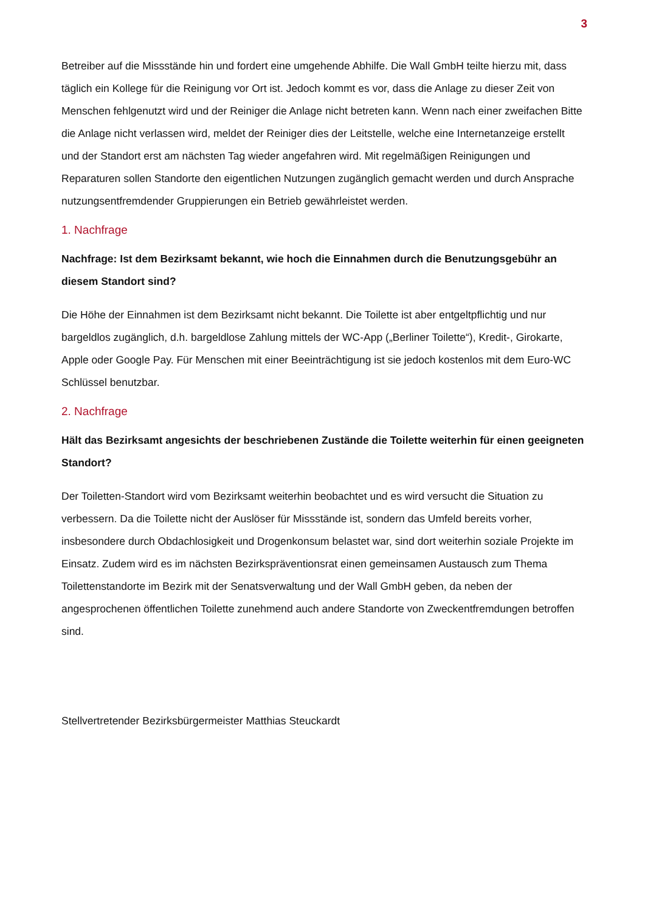3
Betreiber auf die Missstände hin und fordert eine umgehende Abhilfe. Die Wall GmbH teilte hierzu mit, dass täglich ein Kollege für die Reinigung vor Ort ist. Jedoch kommt es vor, dass die Anlage zu dieser Zeit von Menschen fehlgenutzt wird und der Reiniger die Anlage nicht betreten kann. Wenn nach einer zweifachen Bitte die Anlage nicht verlassen wird, meldet der Reiniger dies der Leitstelle, welche eine Internetanzeige erstellt und der Standort erst am nächsten Tag wieder angefahren wird. Mit regelmäßigen Reinigungen und Reparaturen sollen Standorte den eigentlichen Nutzungen zugänglich gemacht werden und durch Ansprache nutzungsentfremdender Gruppierungen ein Betrieb gewährleistet werden.
1. Nachfrage
Nachfrage: Ist dem Bezirksamt bekannt, wie hoch die Einnahmen durch die Benutzungsgebühr an diesem Standort sind?
Die Höhe der Einnahmen ist dem Bezirksamt nicht bekannt. Die Toilette ist aber entgeltpflichtig und nur bargeldlos zugänglich, d.h. bargeldlose Zahlung mittels der WC-App („Berliner Toilette“), Kredit-, Girokarte, Apple oder Google Pay. Für Menschen mit einer Beeinträchtigung ist sie jedoch kostenlos mit dem Euro-WC Schlüssel benutzbar.
2. Nachfrage
Hält das Bezirksamt angesichts der beschriebenen Zustände die Toilette weiterhin für einen geeigneten Standort?
Der Toiletten-Standort wird vom Bezirksamt weiterhin beobachtet und es wird versucht die Situation zu verbessern. Da die Toilette nicht der Auslöser für Missstände ist, sondern das Umfeld bereits vorher, insbesondere durch Obdachlosigkeit und Drogenkonsum belastet war, sind dort weiterhin soziale Projekte im Einsatz. Zudem wird es im nächsten Bezirkspräventionsrat einen gemeinsamen Austausch zum Thema Toilettenstandorte im Bezirk mit der Senatsverwaltung und der Wall GmbH geben, da neben der angesprochenen öffentlichen Toilette zunehmend auch andere Standorte von Zweckentfremdungen betroffen sind.
Stellvertretender Bezirksbürgermeister Matthias Steuckardt